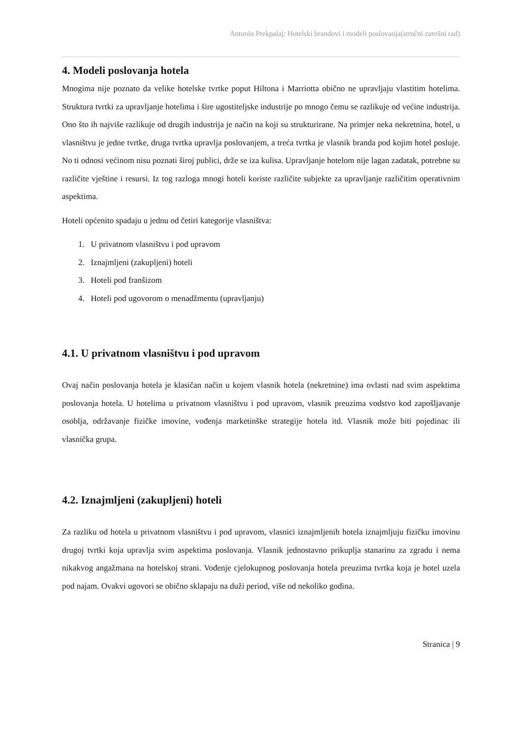Antonio Prekpalaj: Hotelski brandovi i modeli poslovanja(stručni završni rad)
4. Modeli poslovanja hotela
Mnogima nije poznato da velike hotelske tvrtke poput Hiltona i Marriotta obično ne upravljaju vlastitim hotelima. Struktura tvrtki za upravljanje hotelima i šire ugostiteljske industrije po mnogo čemu se razlikuje od većine industrija. Ono što ih najviše razlikuje od drugih industrija je način na koji su strukturirane. Na primjer neka nekretnina, hotel, u vlasništvu je jedne tvrtke, druga tvrtka upravlja poslovanjem, a treća tvrtka je vlasnik branda pod kojim hotel posluje. No ti odnosi većinom nisu poznati široj publici, drže se iza kulisa. Upravljanje hotelom nije lagan zadatak, potrebne su različite vještine i resursi. Iz tog razloga mnogi hoteli koriste različite subjekte za upravljanje različitim operativnim aspektima.
Hoteli općenito spadaju u jednu od četiri kategorije vlasništva:
1. U privatnom vlasništvu i pod upravom
2. Iznajmljeni (zakupljeni) hoteli
3. Hoteli pod franšizom
4. Hoteli pod ugovorom o menadžmentu (upravljanju)
4.1. U privatnom vlasništvu i pod upravom
Ovaj način poslovanja hotela je klasičan način u kojem vlasnik hotela (nekretnine) ima ovlasti nad svim aspektima poslovanja hotela. U hotelima u privatnom vlasništvu i pod upravom, vlasnik preuzima vodstvo kod zapošljavanje osoblja, održavanje fizičke imovine, vođenja marketinške strategije hotela itd. Vlasnik može biti pojedinac ili vlasnička grupa.
4.2. Iznajmljeni (zakupljeni) hoteli
Za razliku od hotela u privatnom vlasništvu i pod upravom, vlasnici iznajmljenih hotela iznajmljuju fizičku imovinu drugoj tvrtki koja upravlja svim aspektima poslovanja. Vlasnik jednostavno prikuplja stanarinu za zgradu i nema nikakvog angažmana na hotelskoj strani. Vođenje cjelokupnog poslovanja hotela preuzima tvrtka koja je hotel uzela pod najam. Ovakvi ugovori se obično sklapaju na duži period, više od nekoliko godina.
Stranica | 9